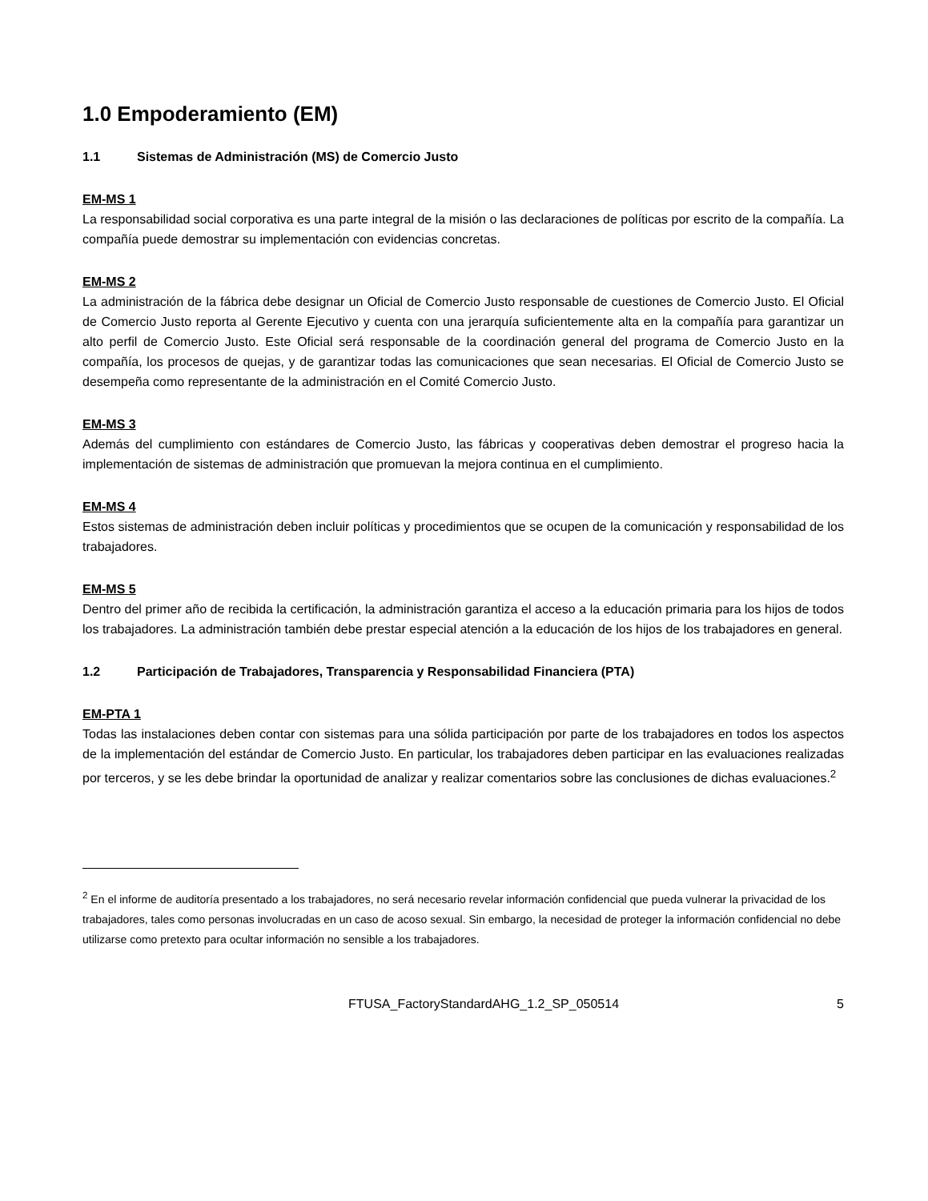1.0 Empoderamiento (EM)
1.1 Sistemas de Administración (MS) de Comercio Justo
EM-MS 1
La responsabilidad social corporativa es una parte integral de la misión o las declaraciones de políticas por escrito de la compañía. La compañía puede demostrar su implementación con evidencias concretas.
EM-MS 2
La administración de la fábrica debe designar un Oficial de Comercio Justo responsable de cuestiones de Comercio Justo. El Oficial de Comercio Justo reporta al Gerente Ejecutivo y cuenta con una jerarquía suficientemente alta en la compañía para garantizar un alto perfil de Comercio Justo. Este Oficial será responsable de la coordinación general del programa de Comercio Justo en la compañía, los procesos de quejas, y de garantizar todas las comunicaciones que sean necesarias. El Oficial de Comercio Justo se desempeña como representante de la administración en el Comité Comercio Justo.
EM-MS 3
Además del cumplimiento con estándares de Comercio Justo, las fábricas y cooperativas deben demostrar el progreso hacia la implementación de sistemas de administración que promuevan la mejora continua en el cumplimiento.
EM-MS 4
Estos sistemas de administración deben incluir políticas y procedimientos que se ocupen de la comunicación y responsabilidad de los trabajadores.
EM-MS 5
Dentro del primer año de recibida la certificación, la administración garantiza el acceso a la educación primaria para los hijos de todos los trabajadores. La administración también debe prestar especial atención a la educación de los hijos de los trabajadores en general.
1.2 Participación de Trabajadores, Transparencia y Responsabilidad Financiera (PTA)
EM-PTA 1
Todas las instalaciones deben contar con sistemas para una sólida participación por parte de los trabajadores en todos los aspectos de la implementación del estándar de Comercio Justo. En particular, los trabajadores deben participar en las evaluaciones realizadas por terceros, y se les debe brindar la oportunidad de analizar y realizar comentarios sobre las conclusiones de dichas evaluaciones.<sup>2</sup>
<sup>2</sup> En el informe de auditoría presentado a los trabajadores, no será necesario revelar información confidencial que pueda vulnerar la privacidad de los trabajadores, tales como personas involucradas en un caso de acoso sexual. Sin embargo, la necesidad de proteger la información confidencial no debe utilizarse como pretexto para ocultar información no sensible a los trabajadores.
FTUSA_FactoryStandardAHG_1.2_SP_050514 5